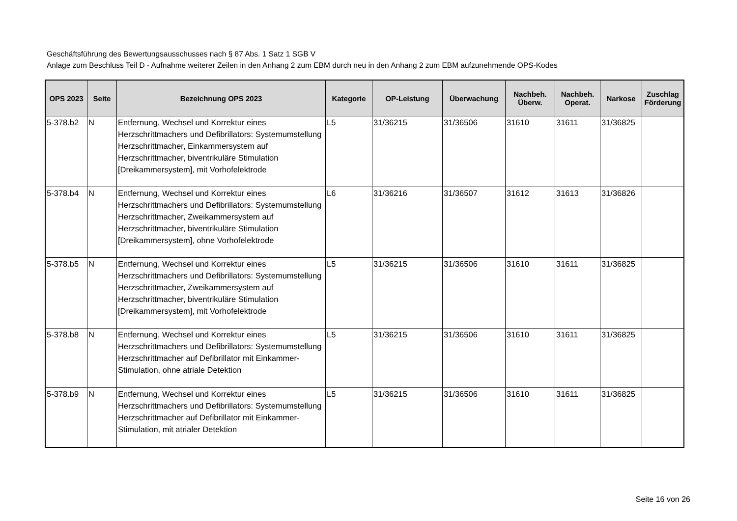Geschäftsführung des Bewertungsausschusses nach § 87 Abs. 1 Satz 1 SGB V
Anlage zum Beschluss Teil D - Aufnahme weiterer Zeilen in den Anhang 2 zum EBM durch neu in den Anhang 2 zum EBM aufzunehmende OPS-Kodes
| OPS 2023 | Seite | Bezeichnung OPS 2023 | Kategorie | OP-Leistung | Überwachung | Nachbeh. Überw. | Nachbeh. Operat. | Narkose | Zuschlag Förderung |
| --- | --- | --- | --- | --- | --- | --- | --- | --- | --- |
| 5-378.b2 | N | Entfernung, Wechsel und Korrektur eines Herzschrittmachers und Defibrillators: Systemumstellung Herzschrittmacher, Einkammersystem auf Herzschrittmacher, biventrikuläre Stimulation [Dreikammersystem], mit Vorhofelektrode | L5 | 31/36215 | 31/36506 | 31610 | 31611 | 31/36825 | |
| 5-378.b4 | N | Entfernung, Wechsel und Korrektur eines Herzschrittmachers und Defibrillators: Systemumstellung Herzschrittmacher, Zweikammersystem auf Herzschrittmacher, biventrikuläre Stimulation [Dreikammersystem], ohne Vorhofelektrode | L6 | 31/36216 | 31/36507 | 31612 | 31613 | 31/36826 | |
| 5-378.b5 | N | Entfernung, Wechsel und Korrektur eines Herzschrittmachers und Defibrillators: Systemumstellung Herzschrittmacher, Zweikammersystem auf Herzschrittmacher, biventrikuläre Stimulation [Dreikammersystem], mit Vorhofelektrode | L5 | 31/36215 | 31/36506 | 31610 | 31611 | 31/36825 | |
| 5-378.b8 | N | Entfernung, Wechsel und Korrektur eines Herzschrittmachers und Defibrillators: Systemumstellung Herzschrittmacher auf Defibrillator mit Einkammer-Stimulation, ohne atriale Detektion | L5 | 31/36215 | 31/36506 | 31610 | 31611 | 31/36825 | |
| 5-378.b9 | N | Entfernung, Wechsel und Korrektur eines Herzschrittmachers und Defibrillators: Systemumstellung Herzschrittmacher auf Defibrillator mit Einkammer-Stimulation, mit atrialer Detektion | L5 | 31/36215 | 31/36506 | 31610 | 31611 | 31/36825 | |
Seite 16 von 26